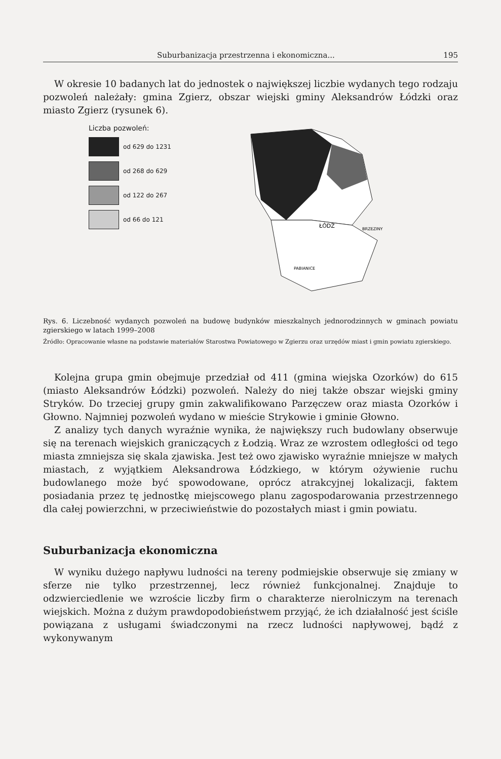Suburbanizacja przestrzenna i ekonomiczna... 195
W okresie 10 badanych lat do jednostek o największej liczbie wydanych tego rodzaju pozwoleń należały: gmina Zgierz, obszar wiejski gminy Aleksandrów Łódzki oraz miasto Zgierz (rysunek 6).
Liczba pozwoleń:
od 629 do 1231
od 268 do 629
od 122 do 267
od 66 do 121
ŁÓDŹ
BRZEZINY
PABIANICE
Rys. 6. Liczebność wydanych pozwoleń na budowę budynków mieszkalnych jednorodzinnych w gminach powiatu zgierskiego w latach 1999–2008
Źródło: Opracowanie własne na podstawie materiałów Starostwa Powiatowego w Zgierzu oraz urzędów miast i gmin powiatu zgierskiego.
Kolejna grupa gmin obejmuje przedział od 411 (gmina wiejska Ozorków) do 615 (miasto Aleksandrów Łódzki) pozwoleń. Należy do niej także obszar wiejski gminy Stryków. Do trzeciej grupy gmin zakwalifikowano Parzęczew oraz miasta Ozorków i Głowno. Najmniej pozwoleń wydano w mieście Strykowie i gminie Głowno.
Z analizy tych danych wyraźnie wynika, że największy ruch budowlany obserwuje się na terenach wiejskich graniczących z Łodzią. Wraz ze wzrostem odległości od tego miasta zmniejsza się skala zjawiska. Jest też owo zjawisko wyraźnie mniejsze w małych miastach, z wyjątkiem Aleksandrowa Łódzkiego, w którym ożywienie ruchu budowlanego może być spowodowane, oprócz atrakcyjnej lokalizacji, faktem posiadania przez tę jednostkę miejscowego planu zagospodarowania przestrzennego dla całej powierzchni, w przeciwieństwie do pozostałych miast i gmin powiatu.
Suburbanizacja ekonomiczna
W wyniku dużego napływu ludności na tereny podmiejskie obserwuje się zmiany w sferze nie tylko przestrzennej, lecz również funkcjonalnej. Znajduje to odzwierciedlenie we wzroście liczby firm o charakterze nierolniczym na terenach wiejskich. Można z dużym prawdopodobieństwem przyjąć, że ich działalność jest ściśle powiązana z usługami świadczonymi na rzecz ludności napływowej, bądź z wykonywanym